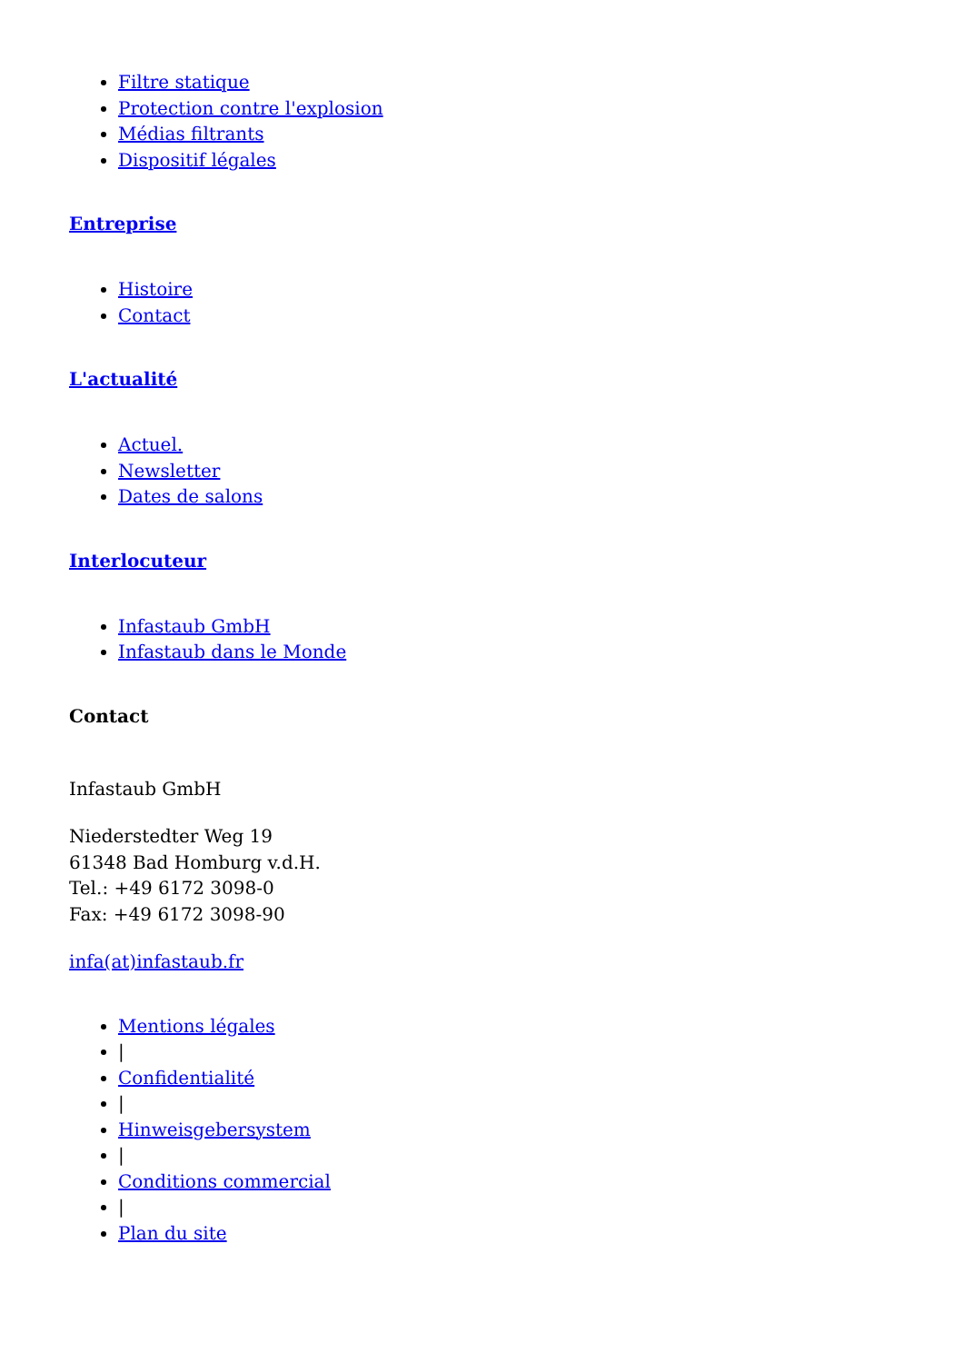Filtre statique
Protection contre l'explosion
Médias filtrants
Dispositif légales
Entreprise
Histoire
Contact
L'actualité
Actuel.
Newsletter
Dates de salons
Interlocuteur
Infastaub GmbH
Infastaub dans le Monde
Contact
Infastaub GmbH
Niederstedter Weg 19
61348 Bad Homburg v.d.H.
Tel.: +49 6172 3098-0
Fax: +49 6172 3098-90
infa(at)infastaub.fr
Mentions légales
|
Confidentialité
|
Hinweisgebersystem
|
Conditions commercial
|
Plan du site